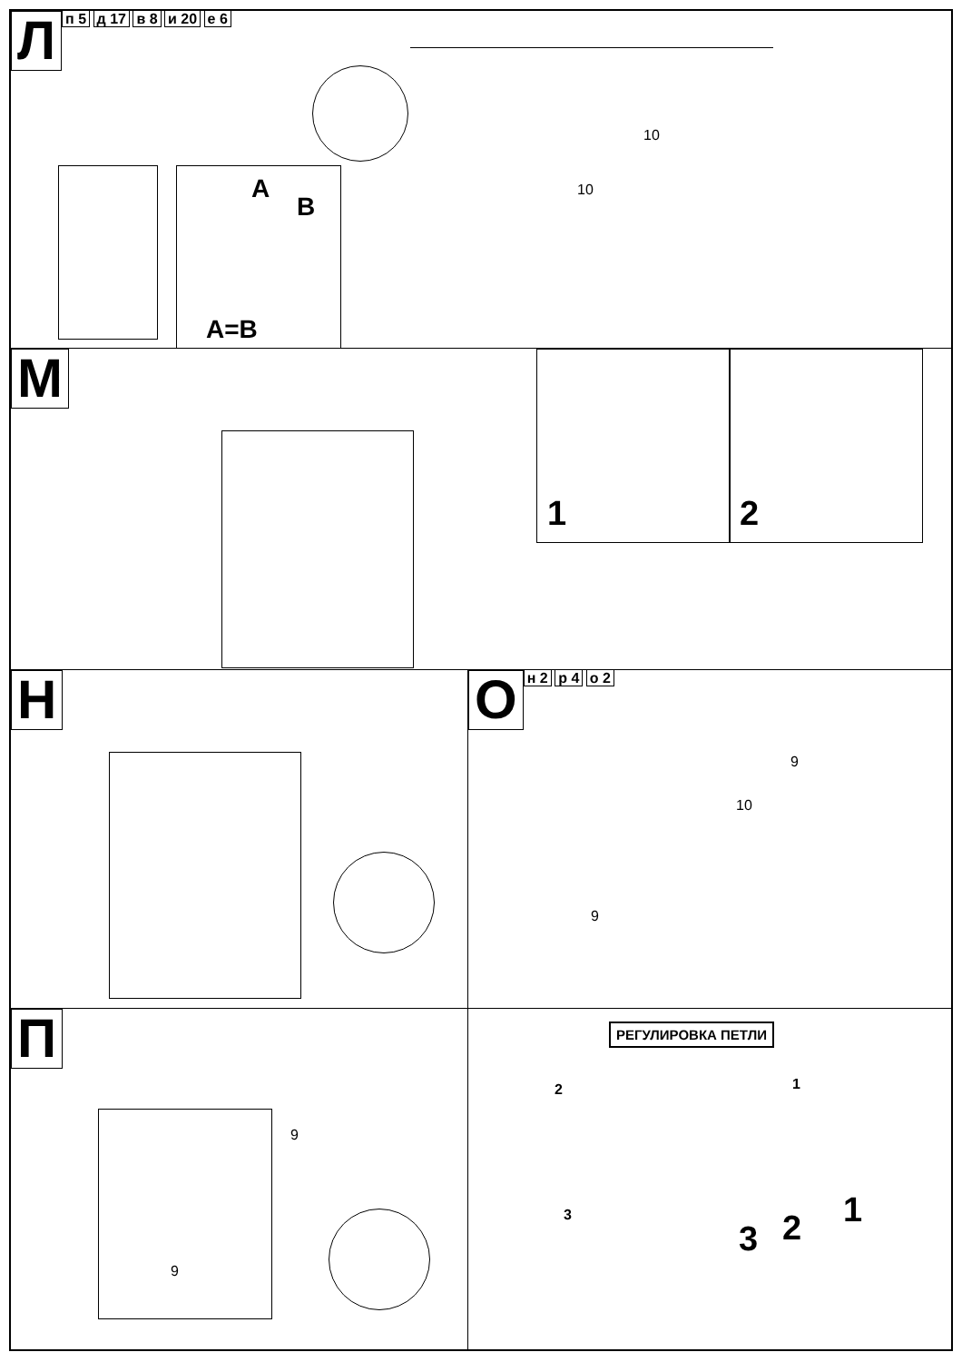Лп 5 д 17 в 8 и 20 е 6
A
B
A=B
10
10
М
1 2
Н Он 2 р 4 о 2
9
10
9
П
9
9
РЕГУЛИРОВКА ПЕТЛИ
2 1
3
3 2 1